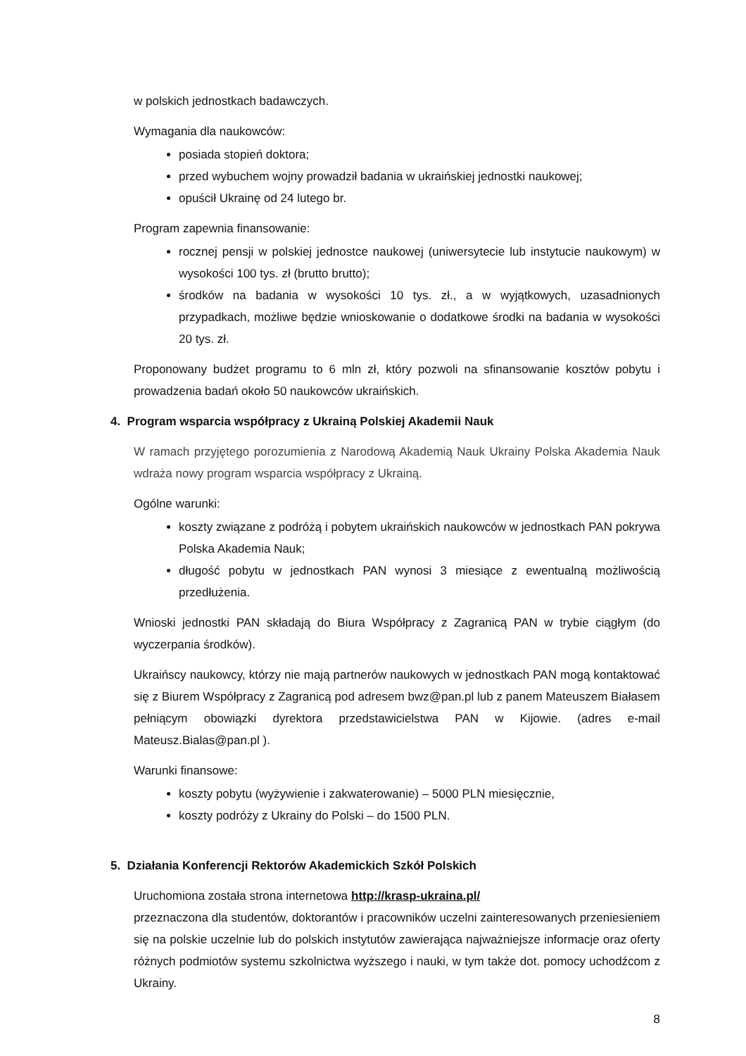w polskich jednostkach badawczych.
Wymagania dla naukowców:
posiada stopień doktora;
przed wybuchem wojny prowadził badania w ukraińskiej jednostki naukowej;
opuścił Ukrainę od 24 lutego br.
Program zapewnia finansowanie:
rocznej pensji w polskiej jednostce naukowej (uniwersytecie lub instytucie naukowym) w wysokości 100 tys. zł (brutto brutto);
środków na badania w wysokości 10 tys. zł., a w wyjątkowych, uzasadnionych przypadkach, możliwe będzie wnioskowanie o dodatkowe środki na badania w wysokości 20 tys. zł.
Proponowany budżet programu to 6 mln zł, który pozwoli na sfinansowanie kosztów pobytu i prowadzenia badań około 50 naukowców ukraińskich.
4. Program wsparcia współpracy z Ukrainą Polskiej Akademii Nauk
W ramach przyjętego porozumienia z Narodową Akademią Nauk Ukrainy Polska Akademia Nauk wdraża nowy program wsparcia współpracy z Ukrainą.
Ogólne warunki:
koszty związane z podróżą i pobytem ukraińskich naukowców w jednostkach PAN pokrywa Polska Akademia Nauk;
długość pobytu w jednostkach PAN wynosi 3 miesiące z ewentualną możliwością przedłużenia.
Wnioski jednostki PAN składają do Biura Współpracy z Zagranicą PAN w trybie ciągłym (do wyczerpania środków).
Ukraińscy naukowcy, którzy nie mają partnerów naukowych w jednostkach PAN mogą kontaktować się z Biurem Współpracy z Zagranicą pod adresem bwz@pan.pl lub z panem Mateuszem Białasem pełniącym obowiązki dyrektora przedstawicielstwa PAN w Kijowie. (adres e-mail Mateusz.Bialas@pan.pl ).
Warunki finansowe:
koszty pobytu (wyżywienie i zakwaterowanie) – 5000 PLN miesięcznie,
koszty podróży z Ukrainy do Polski – do 1500 PLN.
5. Działania Konferencji Rektorów Akademickich Szkół Polskich
Uruchomiona została strona internetowa http://krasp-ukraina.pl/
przeznaczona dla studentów, doktorantów i pracowników uczelni zainteresowanych przeniesieniem się na polskie uczelnie lub do polskich instytutów zawierająca najważniejsze informacje oraz oferty różnych podmiotów systemu szkolnictwa wyższego i nauki, w tym także dot. pomocy uchodźcom z Ukrainy.
8